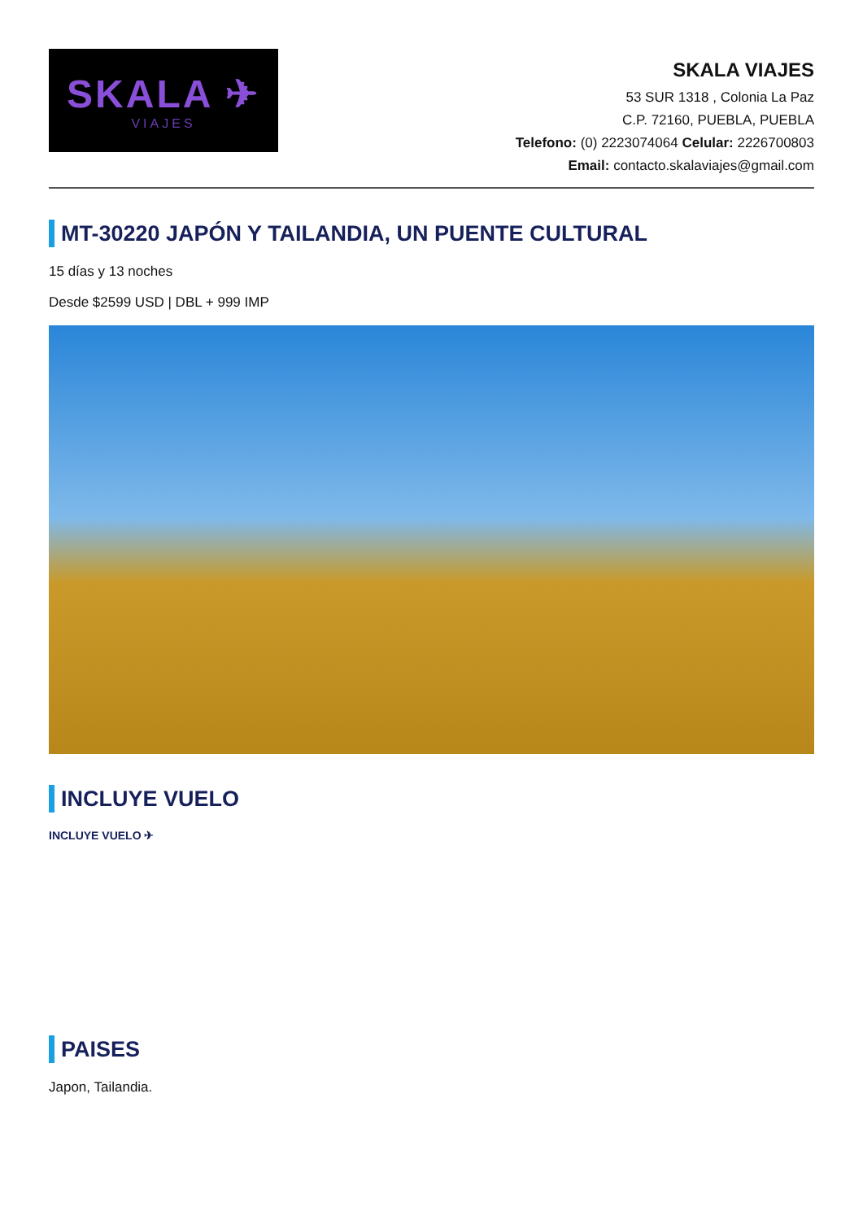SKALA ✈
VIAJES
SKALA VIAJES
53 SUR 1318 , Colonia La Paz
C.P. 72160, PUEBLA, PUEBLA
Telefono: (0) 2223074064 Celular: 2226700803
Email: contacto.skalaviajes@gmail.com
MT-30220 JAPÓN Y TAILANDIA, UN PUENTE CULTURAL
15 días y 13 noches
Desde $2599 USD | DBL + 999 IMP
INCLUYE VUELO
INCLUYE VUELO ✈
PAISES
Japon, Tailandia.